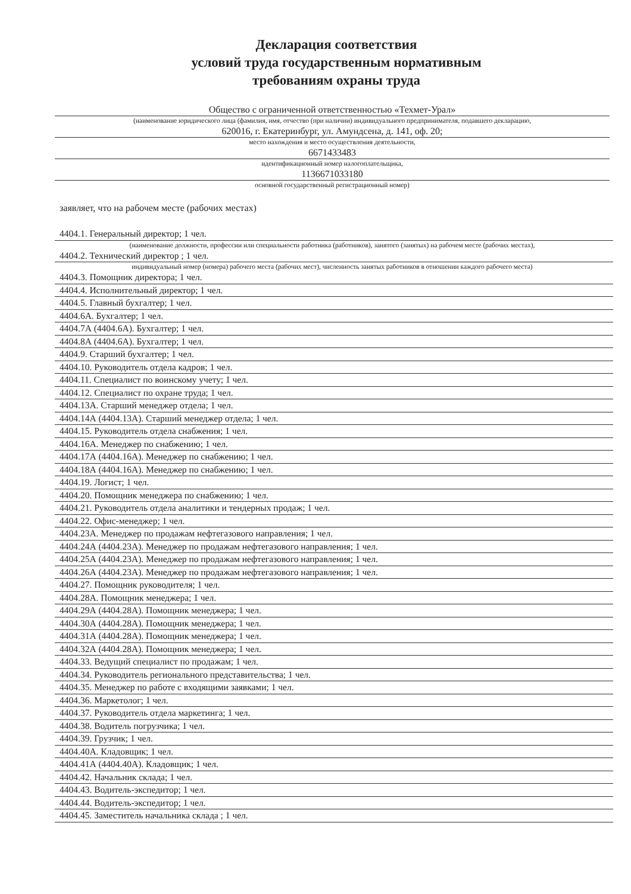Декларация соответствия
условий труда государственным нормативным
требованиям охраны труда
Общество с ограниченной ответственностью «Техмет-Урал»
(наименование юридического лица (фамилия, имя, отчество (при наличии) индивидуального предпринимателя, подавшего декларацию,
620016, г. Екатеринбург, ул. Амундсена, д. 141, оф. 20;
место нахождения и место осуществления деятельности,
6671433483
идентификационный номер налогоплательщика,
1136671033180
основной государственный регистрационный номер)
заявляет, что на рабочем месте (рабочих местах)
4404.1. Генеральный директор; 1 чел.
(наименование должности, профессии или специальности работника (работников), занятого (занятых) на рабочем месте (рабочих местах),
4404.2. Технический директор ; 1 чел.
индивидуальный номер (номера) рабочего места (рабочих мест), численность занятых работников в отношении каждого рабочего места)
4404.3. Помощник директора; 1 чел.
4404.4. Исполнительный директор; 1 чел.
4404.5. Главный бухгалтер; 1 чел.
4404.6А. Бухгалтер; 1 чел.
4404.7А (4404.6А). Бухгалтер; 1 чел.
4404.8А (4404.6А). Бухгалтер; 1 чел.
4404.9. Старший бухгалтер; 1 чел.
4404.10. Руководитель отдела кадров; 1 чел.
4404.11. Специалист по воинскому учету; 1 чел.
4404.12. Специалист по охране труда; 1 чел.
4404.13А. Старший менеджер отдела; 1 чел.
4404.14А (4404.13А). Старший менеджер отдела; 1 чел.
4404.15. Руководитель отдела снабжения; 1 чел.
4404.16А. Менеджер по снабжению; 1 чел.
4404.17А (4404.16А). Менеджер по снабжению; 1 чел.
4404.18А (4404.16А). Менеджер по снабжению; 1 чел.
4404.19. Логист; 1 чел.
4404.20. Помощник менеджера по снабжению; 1 чел.
4404.21. Руководитель отдела аналитики и тендерных продаж; 1 чел.
4404.22. Офис-менеджер; 1 чел.
4404.23А. Менеджер по продажам нефтегазового направления; 1 чел.
4404.24А (4404.23А). Менеджер по продажам нефтегазового направления; 1 чел.
4404.25А (4404.23А). Менеджер по продажам нефтегазового направления; 1 чел.
4404.26А (4404.23А). Менеджер по продажам нефтегазового направления; 1 чел.
4404.27. Помощник руководителя; 1 чел.
4404.28А. Помощник менеджера; 1 чел.
4404.29А (4404.28А). Помощник менеджера; 1 чел.
4404.30А (4404.28А). Помощник менеджера; 1 чел.
4404.31А (4404.28А). Помощник менеджера; 1 чел.
4404.32А (4404.28А). Помощник менеджера; 1 чел.
4404.33. Ведущий специалист по продажам; 1 чел.
4404.34. Руководитель регионального представительства; 1 чел.
4404.35. Менеджер по работе с входящими заявками; 1 чел.
4404.36. Маркетолог; 1 чел.
4404.37. Руководитель отдела маркетинга; 1 чел.
4404.38. Водитель погрузчика; 1 чел.
4404.39. Грузчик; 1 чел.
4404.40А. Кладовщик; 1 чел.
4404.41А (4404.40А). Кладовщик; 1 чел.
4404.42. Начальник склада; 1 чел.
4404.43. Водитель-экспедитор; 1 чел.
4404.44. Водитель-экспедитор; 1 чел.
4404.45. Заместитель начальника склада ; 1 чел.